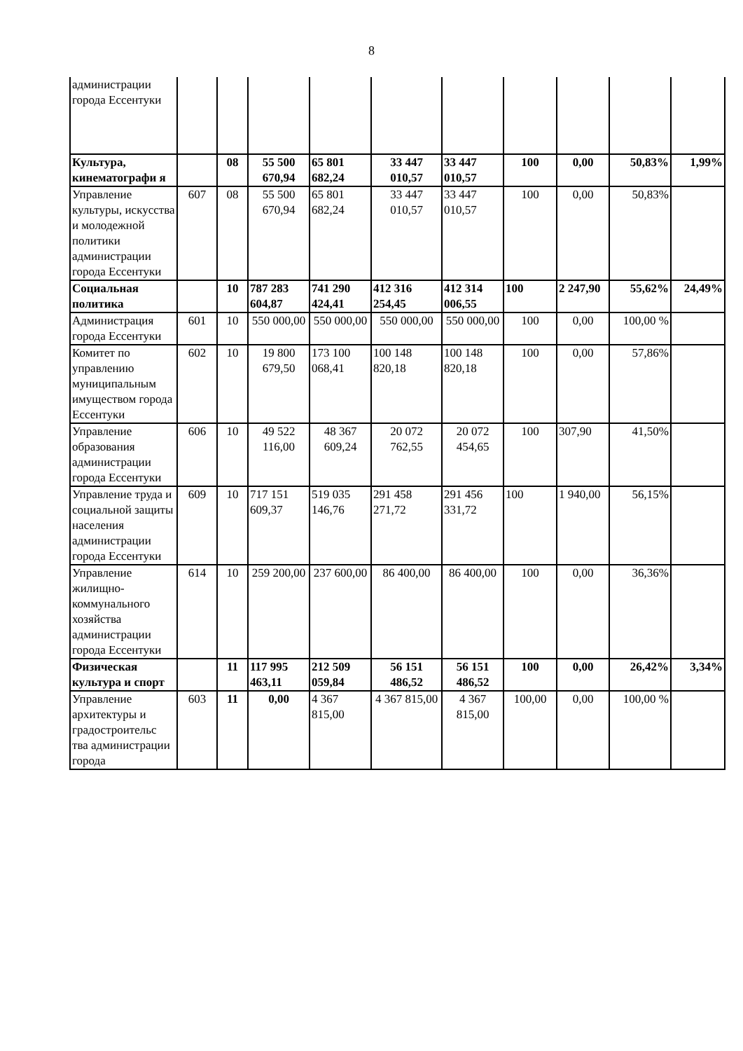8
| администрации города Ессентуки | | | | | | | | | | |
| Культура, кинематографи я | | 08 | 55 500 670,94 | 65 801 682,24 | 33 447 010,57 | 33 447 010,57 | 100 | 0,00 | 50,83% | 1,99% |
| Управление культуры, искусства и молодежной политики администрации города Ессентуки | 607 | 08 | 55 500 670,94 | 65 801 682,24 | 33 447 010,57 | 33 447 010,57 | 100 | 0,00 | 50,83% | |
| Социальная политика | | 10 | 787 283 604,87 | 741 290 424,41 | 412 316 254,45 | 412 314 006,55 | 100 | 2 247,90 | 55,62% | 24,49% |
| Администрация города Ессентуки | 601 | 10 | 550 000,00 | 550 000,00 | 550 000,00 | 550 000,00 | 100 | 0,00 | 100,00 % | |
| Комитет по управлению муниципальным имуществом города Ессентуки | 602 | 10 | 19 800 679,50 | 173 100 068,41 | 100 148 820,18 | 100 148 820,18 | 100 | 0,00 | 57,86% | |
| Управление образования администрации города Ессентуки | 606 | 10 | 49 522 116,00 | 48 367 609,24 | 20 072 762,55 | 20 072 454,65 | 100 | 307,90 | 41,50% | |
| Управление труда и социальной защиты населения администрации города Ессентуки | 609 | 10 | 717 151 609,37 | 519 035 146,76 | 291 458 271,72 | 291 456 331,72 | 100 | 1 940,00 | 56,15% | |
| Управление жилищно-коммунального хозяйства администрации города Ессентуки | 614 | 10 | 259 200,00 | 237 600,00 | 86 400,00 | 86 400,00 | 100 | 0,00 | 36,36% | |
| Физическая культура и спорт | | 11 | 117 995 463,11 | 212 509 059,84 | 56 151 486,52 | 56 151 486,52 | 100 | 0,00 | 26,42% | 3,34% |
| Управление архитектуры и градостроительс тва администрации города | 603 | 11 | 0,00 | 4 367 815,00 | 4 367 815,00 | 4 367 815,00 | 100,00 | 0,00 | 100,00 % | |